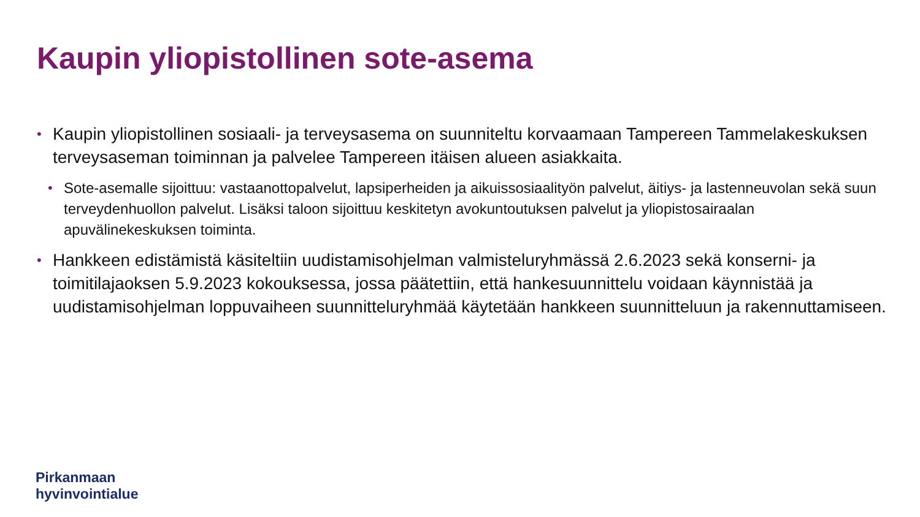Kaupin yliopistollinen sote-asema
• Kaupin yliopistollinen sosiaali- ja terveysasema on suunniteltu korvaamaan Tampereen Tammelakeskuksen terveysaseman toiminnan ja palvelee Tampereen itäisen alueen asiakkaita.
• Sote-asemalle sijoittuu: vastaanottopalvelut, lapsiperheiden ja aikuissosiaalityön palvelut, äitiys- ja lastenneuvolan sekä suun terveydenhuollon palvelut. Lisäksi taloon sijoittuu keskitetyn avokuntoutuksen palvelut ja yliopistosairaalan apuvälinekeskuksen toiminta.
• Hankkeen edistämistä käsiteltiin uudistamisohjelman valmisteluryhmässä 2.6.2023 sekä konserni- ja toimitilajaoksen 5.9.2023 kokouksessa, jossa päätettiin, että hankesuunnittelu voidaan käynnistää ja uudistamisohjelman loppuvaiheen suunnitteluryhmää käytetään hankkeen suunnitteluun ja rakennuttamiseen.
Pirkanmaan
hyvinvointialue